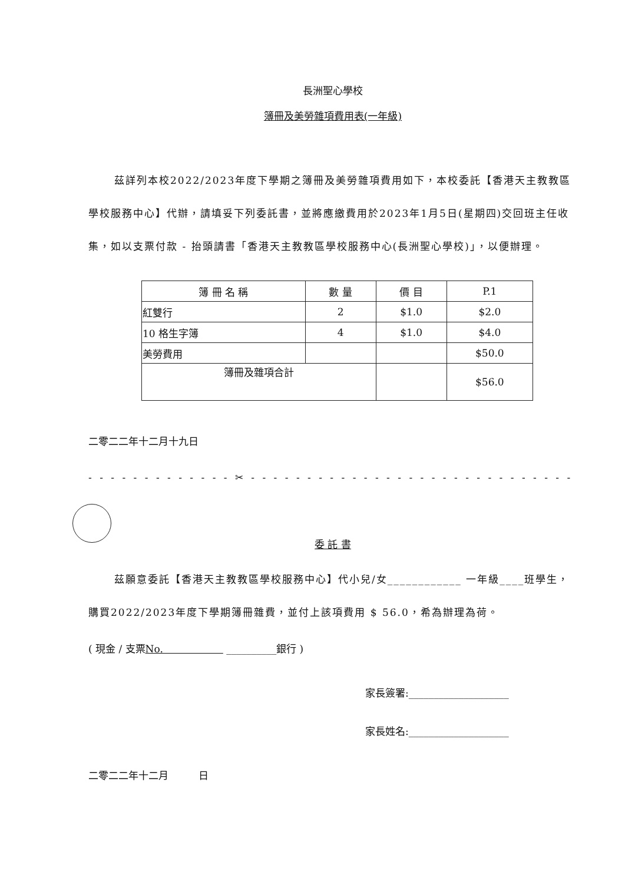長洲聖心學校
簿冊及美勞雜項費用表(一年級)
茲詳列本校2022/2023年度下學期之簿冊及美勞雜項費用如下，本校委託【香港天主教教區學校服務中心】代辦，請填妥下列委託書，並將應繳費用於2023年1月5日(星期四)交回班主任收集，如以支票付款 - 抬頭請書「香港天主教教區學校服務中心(長洲聖心學校)」，以便辦理。
| 簿 冊 名 稱 | 數 量 | 價 目 | P.1 |
| --- | --- | --- | --- |
| 紅雙行 | 2 | $1.0 | $2.0 |
| 10 格生字簿 | 4 | $1.0 | $4.0 |
| 美勞費用 | | | $50.0 |
| 簿冊及雜項合計 | | | $56.0 |
二零二二年十二月十九日
- - - - - - - - - - - - - ✂ - - - - - - - - - - - - - - - - - - - - - - - - - - - - - - - - - - -
委 託 書
茲願意委託【香港天主教教區學校服務中心】代小兒/女____________ 一年級____班學生，購買2022/2023年度下學期簿冊雜費，並付上該項費用 $ 56.0，希為辦理為荷。
( 現金 / 支票No.　　　　　　 __________銀行 )
家長簽署:____________________
家長姓名:____________________
二零二二年十二月　　　日